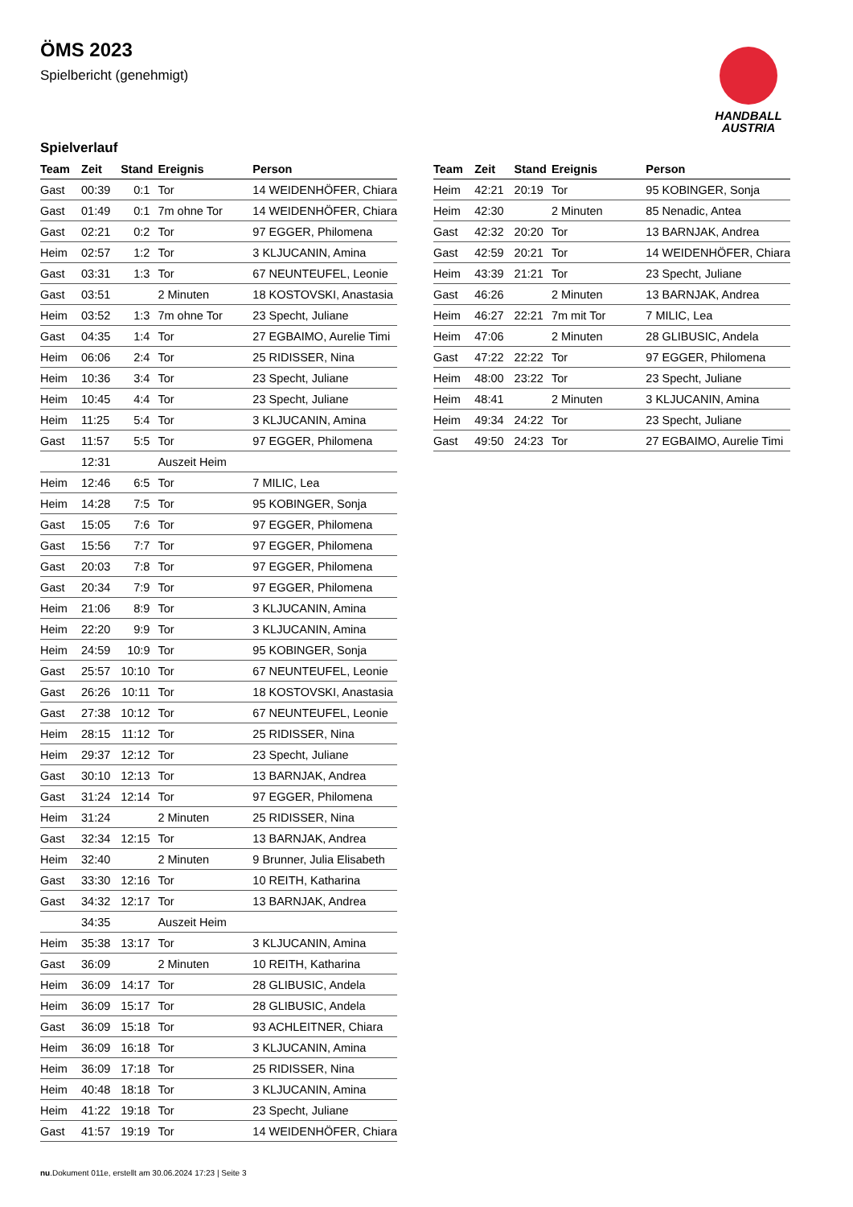ÖMS 2023
Spielbericht (genehmigt)
HANDBALL
AUSTRIA
Spielverlauf
| Team | Zeit | Stand | Ereignis | Person |
| --- | --- | --- | --- | --- |
| Gast | 00:39 | 0:1 | Tor | 14 WEIDENHÖFER, Chiara |
| Gast | 01:49 | 0:1 | 7m ohne Tor | 14 WEIDENHÖFER, Chiara |
| Gast | 02:21 | 0:2 | Tor | 97 EGGER, Philomena |
| Heim | 02:57 | 1:2 | Tor | 3 KLJUCANIN, Amina |
| Gast | 03:31 | 1:3 | Tor | 67 NEUNTEUFEL, Leonie |
| Gast | 03:51 | | 2 Minuten | 18 KOSTOVSKI, Anastasia |
| Heim | 03:52 | 1:3 | 7m ohne Tor | 23 Specht, Juliane |
| Gast | 04:35 | 1:4 | Tor | 27 EGBAIMO, Aurelie Timi |
| Heim | 06:06 | 2:4 | Tor | 25 RIDISSER, Nina |
| Heim | 10:36 | 3:4 | Tor | 23 Specht, Juliane |
| Heim | 10:45 | 4:4 | Tor | 23 Specht, Juliane |
| Heim | 11:25 | 5:4 | Tor | 3 KLJUCANIN, Amina |
| Gast | 11:57 | 5:5 | Tor | 97 EGGER, Philomena |
| | 12:31 | | Auszeit Heim | |
| Heim | 12:46 | 6:5 | Tor | 7 MILIC, Lea |
| Heim | 14:28 | 7:5 | Tor | 95 KOBINGER, Sonja |
| Gast | 15:05 | 7:6 | Tor | 97 EGGER, Philomena |
| Gast | 15:56 | 7:7 | Tor | 97 EGGER, Philomena |
| Gast | 20:03 | 7:8 | Tor | 97 EGGER, Philomena |
| Gast | 20:34 | 7:9 | Tor | 97 EGGER, Philomena |
| Heim | 21:06 | 8:9 | Tor | 3 KLJUCANIN, Amina |
| Heim | 22:20 | 9:9 | Tor | 3 KLJUCANIN, Amina |
| Heim | 24:59 | 10:9 | Tor | 95 KOBINGER, Sonja |
| Gast | 25:57 | 10:10 | Tor | 67 NEUNTEUFEL, Leonie |
| Gast | 26:26 | 10:11 | Tor | 18 KOSTOVSKI, Anastasia |
| Gast | 27:38 | 10:12 | Tor | 67 NEUNTEUFEL, Leonie |
| Heim | 28:15 | 11:12 | Tor | 25 RIDISSER, Nina |
| Heim | 29:37 | 12:12 | Tor | 23 Specht, Juliane |
| Gast | 30:10 | 12:13 | Tor | 13 BARNJAK, Andrea |
| Gast | 31:24 | 12:14 | Tor | 97 EGGER, Philomena |
| Heim | 31:24 | | 2 Minuten | 25 RIDISSER, Nina |
| Gast | 32:34 | 12:15 | Tor | 13 BARNJAK, Andrea |
| Heim | 32:40 | | 2 Minuten | 9 Brunner, Julia Elisabeth |
| Gast | 33:30 | 12:16 | Tor | 10 REITH, Katharina |
| Gast | 34:32 | 12:17 | Tor | 13 BARNJAK, Andrea |
| | 34:35 | | Auszeit Heim | |
| Heim | 35:38 | 13:17 | Tor | 3 KLJUCANIN, Amina |
| Gast | 36:09 | | 2 Minuten | 10 REITH, Katharina |
| Heim | 36:09 | 14:17 | Tor | 28 GLIBUSIC, Andela |
| Heim | 36:09 | 15:17 | Tor | 28 GLIBUSIC, Andela |
| Gast | 36:09 | 15:18 | Tor | 93 ACHLEITNER, Chiara |
| Heim | 36:09 | 16:18 | Tor | 3 KLJUCANIN, Amina |
| Heim | 36:09 | 17:18 | Tor | 25 RIDISSER, Nina |
| Heim | 40:48 | 18:18 | Tor | 3 KLJUCANIN, Amina |
| Heim | 41:22 | 19:18 | Tor | 23 Specht, Juliane |
| Gast | 41:57 | 19:19 | Tor | 14 WEIDENHÖFER, Chiara |
| Team | Zeit | Stand | Ereignis | Person |
| --- | --- | --- | --- | --- |
| Heim | 42:21 | 20:19 | Tor | 95 KOBINGER, Sonja |
| Heim | 42:30 | | 2 Minuten | 85 Nenadic, Antea |
| Gast | 42:32 | 20:20 | Tor | 13 BARNJAK, Andrea |
| Gast | 42:59 | 20:21 | Tor | 14 WEIDENHÖFER, Chiara |
| Heim | 43:39 | 21:21 | Tor | 23 Specht, Juliane |
| Gast | 46:26 | | 2 Minuten | 13 BARNJAK, Andrea |
| Heim | 46:27 | 22:21 | 7m mit Tor | 7 MILIC, Lea |
| Heim | 47:06 | | 2 Minuten | 28 GLIBUSIC, Andela |
| Gast | 47:22 | 22:22 | Tor | 97 EGGER, Philomena |
| Heim | 48:00 | 23:22 | Tor | 23 Specht, Juliane |
| Heim | 48:41 | | 2 Minuten | 3 KLJUCANIN, Amina |
| Heim | 49:34 | 24:22 | Tor | 23 Specht, Juliane |
| Gast | 49:50 | 24:23 | Tor | 27 EGBAIMO, Aurelie Timi |
nu.Dokument 011e, erstellt am 30.06.2024 17:23 | Seite 3